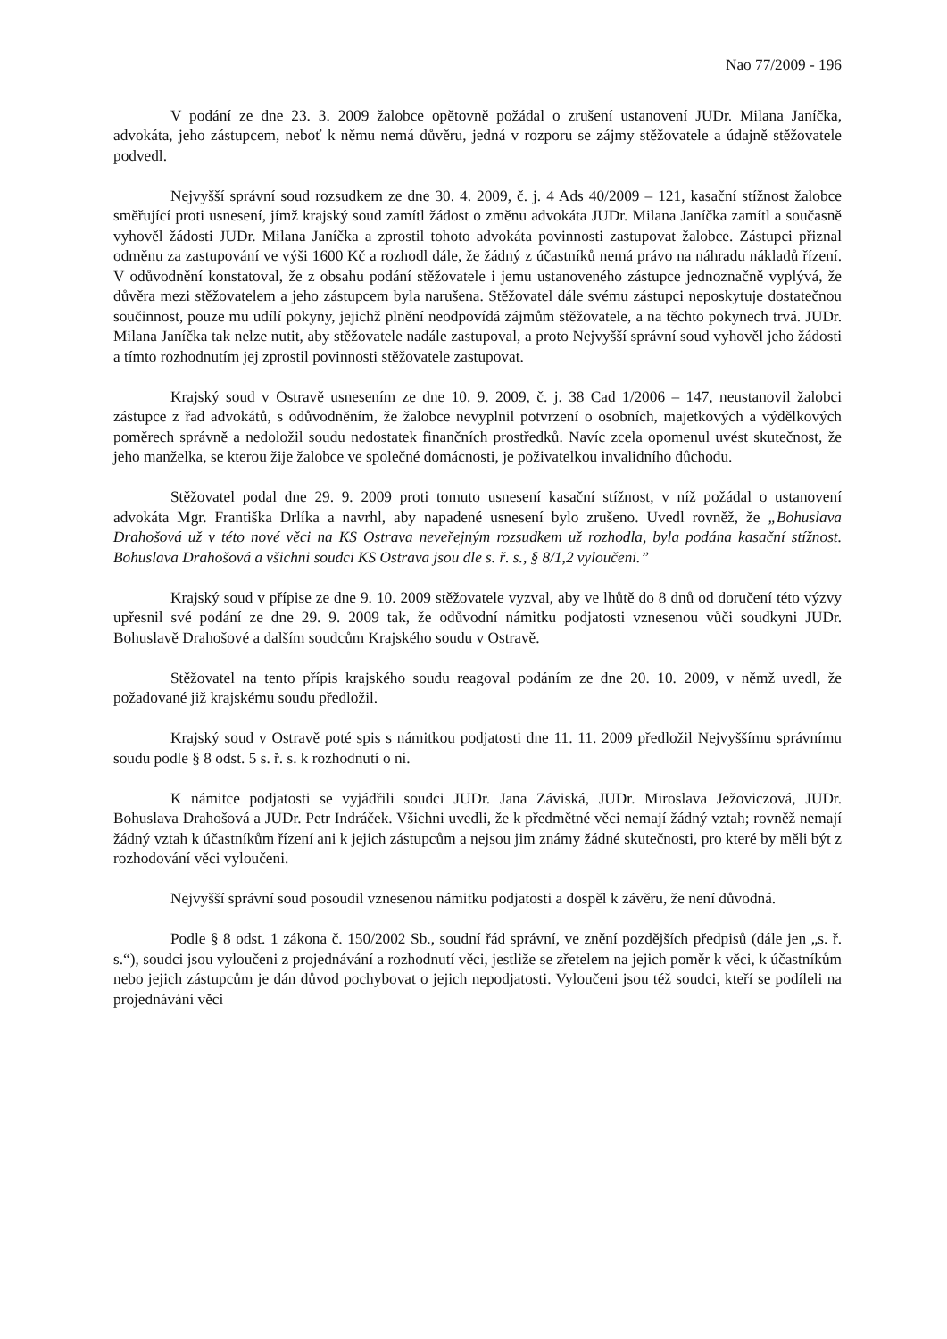Nao 77/2009 - 196
V podání ze dne 23. 3. 2009 žalobce opětovně požádal o zrušení ustanovení JUDr. Milana Janíčka, advokáta, jeho zástupcem, neboť k němu nemá důvěru, jedná v rozporu se zájmy stěžovatele a údajně stěžovatele podvedl.
Nejvyšší správní soud rozsudkem ze dne 30. 4. 2009, č. j. 4 Ads 40/2009 – 121, kasační stížnost žalobce směřující proti usnesení, jímž krajský soud zamítl žádost o změnu advokáta JUDr. Milana Janíčka zamítl a současně vyhověl žádosti JUDr. Milana Janíčka a zprostil tohoto advokáta povinnosti zastupovat žalobce. Zástupci přiznal odměnu za zastupování ve výši 1600 Kč a rozhodl dále, že žádný z účastníků nemá právo na náhradu nákladů řízení. V odůvodnění konstatoval, že z obsahu podání stěžovatele i jemu ustanoveného zástupce jednoznačně vyplývá, že důvěra mezi stěžovatelem a jeho zástupcem byla narušena. Stěžovatel dále svému zástupci neposkytuje dostatečnou součinnost, pouze mu udílí pokyny, jejichž plnění neodpovídá zájmům stěžovatele, a na těchto pokynech trvá. JUDr. Milana Janíčka tak nelze nutit, aby stěžovatele nadále zastupoval, a proto Nejvyšší správní soud vyhověl jeho žádosti a tímto rozhodnutím jej zprostil povinnosti stěžovatele zastupovat.
Krajský soud v Ostravě usnesením ze dne 10. 9. 2009, č. j. 38 Cad 1/2006 – 147, neustanovil žalobci zástupce z řad advokátů, s odůvodněním, že žalobce nevyplnil potvrzení o osobních, majetkových a výdělkových poměrech správně a nedoložil soudu nedostatek finančních prostředků. Navíc zcela opomenul uvést skutečnost, že jeho manželka, se kterou žije žalobce ve společné domácnosti, je poživatelkou invalidního důchodu.
Stěžovatel podal dne 29. 9. 2009 proti tomuto usnesení kasační stížnost, v níž požádal o ustanovení advokáta Mgr. Františka Drlíka a navrhl, aby napadené usnesení bylo zrušeno. Uvedl rovněž, že „Bohuslava Drahošová už v této nové věci na KS Ostrava neveřejným rozsudkem už rozhodla, byla podána kasační stížnost. Bohuslava Drahošová a všichni soudci KS Ostrava jsou dle s. ř. s., § 8/1,2 vyloučeni.”
Krajský soud v přípise ze dne 9. 10. 2009 stěžovatele vyzval, aby ve lhůtě do 8 dnů od doručení této výzvy upřesnil své podání ze dne 29. 9. 2009 tak, že odůvodní námitku podjatosti vznesenou vůči soudkyni JUDr. Bohuslavě Drahošové a dalším soudcům Krajského soudu v Ostravě.
Stěžovatel na tento přípis krajského soudu reagoval podáním ze dne 20. 10. 2009, v němž uvedl, že požadované již krajskému soudu předložil.
Krajský soud v Ostravě poté spis s námitkou podjatosti dne 11. 11. 2009 předložil Nejvyššímu správnímu soudu podle § 8 odst. 5 s. ř. s. k rozhodnutí o ní.
K námitce podjatosti se vyjádřili soudci JUDr. Jana Záviská, JUDr. Miroslava Ježoviczová, JUDr. Bohuslava Drahošová a JUDr. Petr Indráček. Všichni uvedli, že k předmětné věci nemají žádný vztah; rovněž nemají žádný vztah k účastníkům řízení ani k jejich zástupcům a nejsou jim známy žádné skutečnosti, pro které by měli být z rozhodování věci vyloučeni.
Nejvyšší správní soud posoudil vznesenou námitku podjatosti a dospěl k závěru, že není důvodná.
Podle § 8 odst. 1 zákona č. 150/2002 Sb., soudní řád správní, ve znění pozdějších předpisů (dále jen „s. ř. s.“), soudci jsou vyloučeni z projednávání a rozhodnutí věci, jestliže se zřetelem na jejich poměr k věci, k účastníkům nebo jejich zástupcům je dán důvod pochybovat o jejich nepodjatosti. Vyloučeni jsou též soudci, kteří se podíleli na projednávání věci